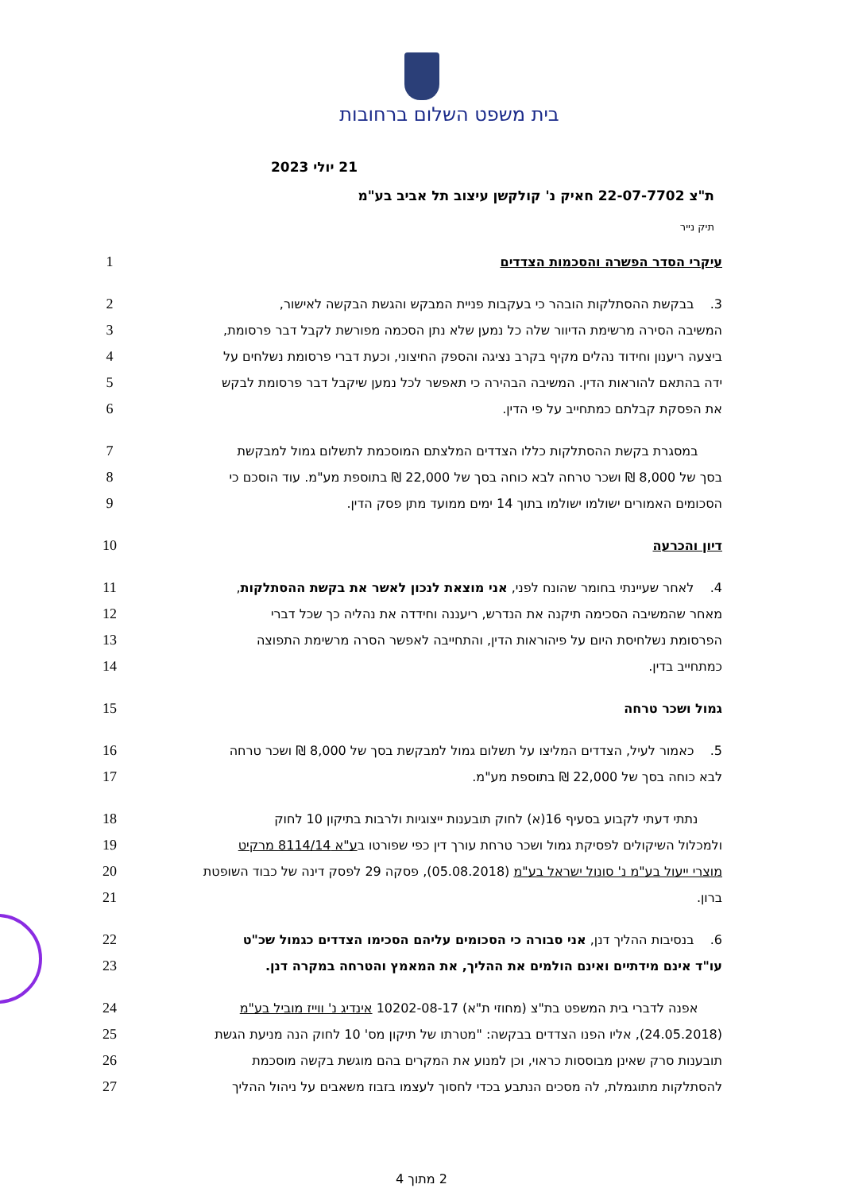בית משפט השלום ברחובות
21 יולי 2023
ת"צ 22-07-7702 חאיק נ' קולקשן עיצוב תל אביב בע"מ
תיק נייר
עיקרי הסדר הפשרה והסכמות הצדדים 1
3. בבקשת ההסתלקות הובהר כי בעקבות פניית המבקש והגשת הבקשה לאישור, 2
המשיבה הסירה מרשימת הדיוור שלה כל נמען שלא נתן הסכמה מפורשת לקבל דבר פרסומת, 3
ביצעה ריענון וחידוד נהלים מקיף בקרב נציגה והספק החיצוני, וכעת דברי פרסומת נשלחים על
4
ידה בהתאם להוראות הדין. המשיבה הבהירה כי תאפשר לכל נמען שיקבל דבר פרסומת לבקש 5
את הפסקת קבלתם כמתחייב על פי הדין. 6
במסגרת בקשת ההסתלקות כללו הצדדים המלצתם המוסכמת לתשלום גמול למבקשת 7
בסך של 8,000 ₪ ושכר טרחה לבא כוחה בסך של 22,000 ₪ בתוספת מע"מ. עוד הוסכם כי 8
הסכומים האמורים ישולמו ישולמו בתוך 14 ימים ממועד מתן פסק הדין. 9
דיון והכרעה 10
4. לאחר שעיינתי בחומר שהונח לפני, אני מוצאת לנכון לאשר את בקשת ההסתלקות, 11
מאחר שהמשיבה הסכימה תיקנה את הנדרש, ריעננה וחידדה את נהליה כך שכל דברי 12
הפרסומת נשלחיסת היום על פיהוראות הדין, והתחייבה לאפשר הסרה מרשימת התפוצה 13
כמתחייב בדין. 14
גמול ושכר טרחה 15
5. כאמור לעיל, הצדדים המליצו על תשלום גמול למבקשת בסך של 8,000 ₪ ושכר טרחה 16
לבא כוחה בסך של 22,000 ₪ בתוספת מע"מ. 17
נתתי דעתי לקבוע בסעיף 16(א) לחוק תובענות ייצוגיות ולרבות בתיקון 10 לחוק 18
ולמכלול השיקולים לפסיקת גמול ושכר טרחת עורך דין כפי שפורטו בע"א 8114/14 מרקיט 19
מוצרי ייעול בע"מ נ' סונול ישראל בע"מ (05.08.2018), פסקה 29 לפסק דינה של כבוד השופטת
20
ברון. 21
6. בנסיבות ההליך דנן, אני סבורה כי הסכומים עליהם הסכימו הצדדים כגמול שכ"ט 22
עו"ד אינם מידתיים ואינם הולמים את ההליך, את המאמץ והטרחה במקרה דנן. 23
אפנה לדברי בית המשפט בת"צ (מחוזי ת"א) 10202-08-17 אינדיג נ' ווייז מוביל בע"מ 24
(24.05.2018), אליו הפנו הצדדים בבקשה: "מטרתו של תיקון מס' 10 לחוק הנה מניעת הגשת
25
תובענות סרק שאינן מבוססות כראוי, וכן למנוע את המקרים בהם מוגשת בקשה מוסכמת 26
להסתלקות מתוגמלת, לה מסכים הנתבע בכדי לחסוך לעצמו בזבוז משאבים על ניהול ההליך 27
2 מתוך 4